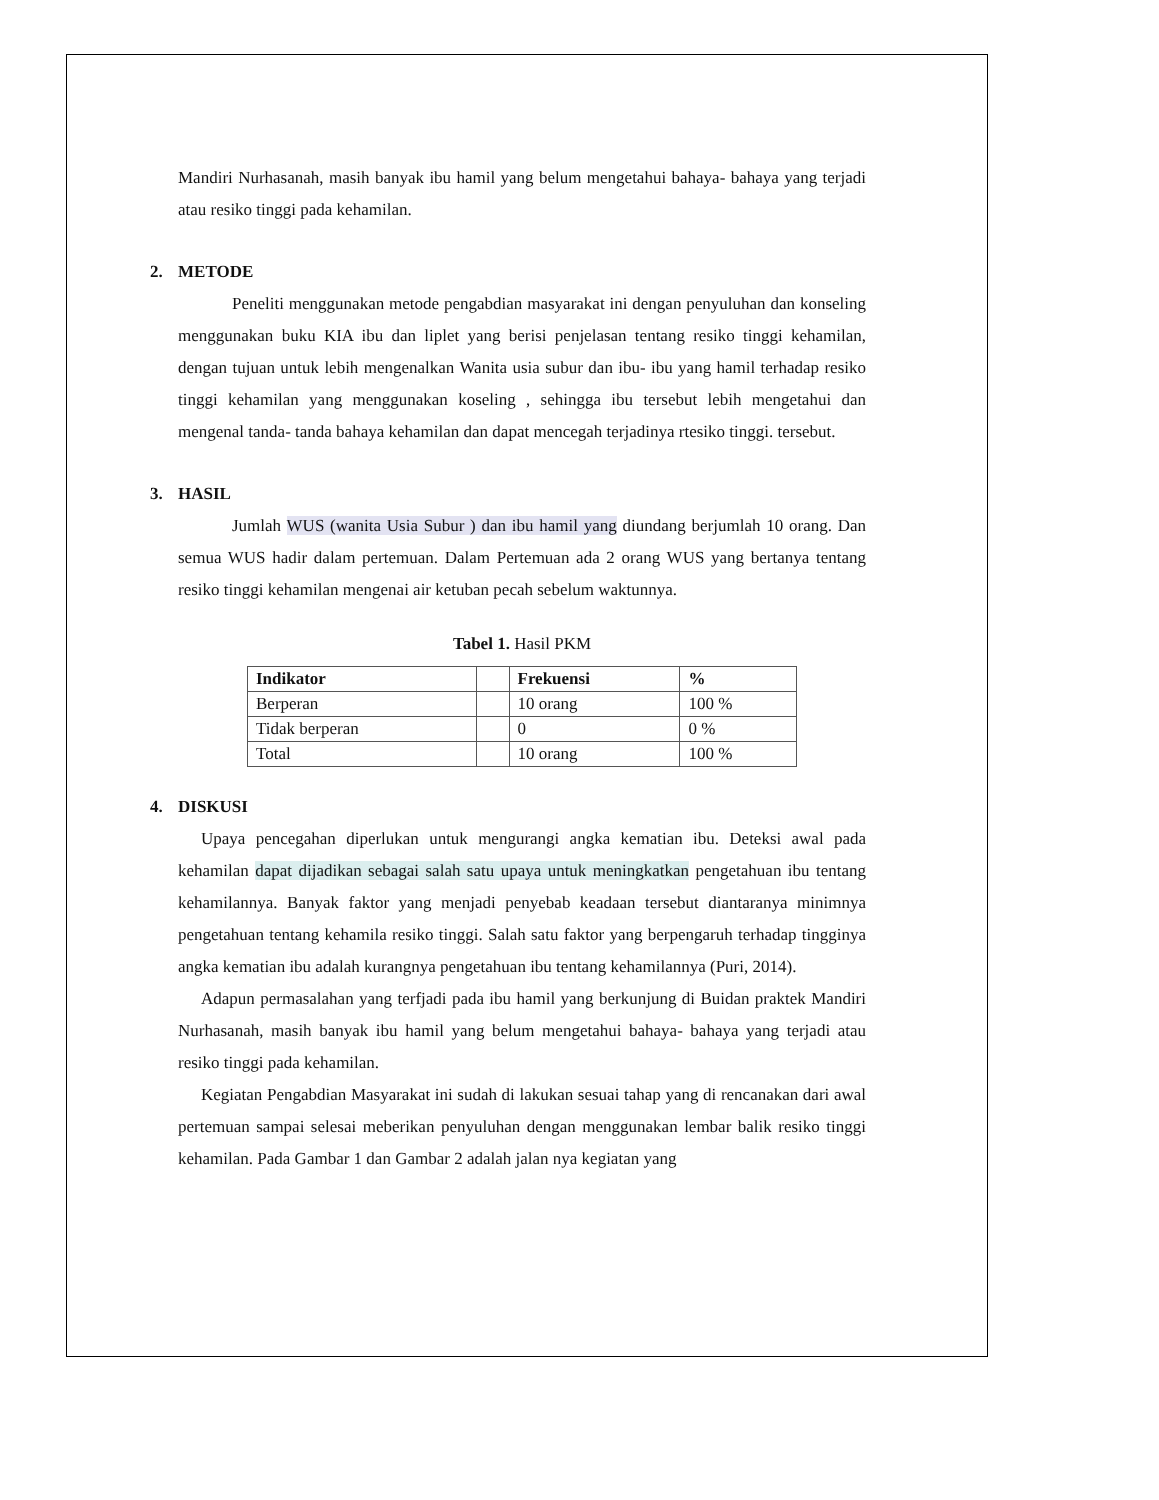Mandiri Nurhasanah, masih banyak ibu hamil yang belum mengetahui bahaya- bahaya yang terjadi atau resiko tinggi pada kehamilan.
2. METODE
Peneliti menggunakan metode pengabdian masyarakat ini dengan penyuluhan dan konseling menggunakan buku KIA ibu dan liplet yang berisi penjelasan tentang resiko tinggi kehamilan, dengan tujuan untuk lebih mengenalkan Wanita usia subur dan ibu- ibu yang hamil terhadap resiko tinggi kehamilan yang menggunakan koseling , sehingga ibu tersebut lebih mengetahui dan mengenal tanda- tanda bahaya kehamilan dan dapat mencegah terjadinya rtesiko tinggi. tersebut.
3. HASIL
Jumlah WUS (wanita Usia Subur ) dan ibu hamil yang diundang berjumlah 10 orang. Dan semua WUS hadir dalam pertemuan. Dalam Pertemuan ada 2 orang WUS yang bertanya tentang resiko tinggi kehamilan mengenai air ketuban pecah sebelum waktunnya.
Tabel 1. Hasil PKM
| Indikator | | Frekuensi | % |
| --- | --- | --- | --- |
| Berperan | | 10 orang | 100 % |
| Tidak berperan | | 0 | 0 % |
| Total | | 10 orang | 100 % |
4. DISKUSI
Upaya pencegahan diperlukan untuk mengurangi angka kematian ibu. Deteksi awal pada kehamilan dapat dijadikan sebagai salah satu upaya untuk meningkatkan pengetahuan ibu tentang kehamilannya. Banyak faktor yang menjadi penyebab keadaan tersebut diantaranya minimnya pengetahuan tentang kehamila resiko tinggi. Salah satu faktor yang berpengaruh terhadap tingginya angka kematian ibu adalah kurangnya pengetahuan ibu tentang kehamilannya (Puri, 2014).
Adapun permasalahan yang terfjadi pada ibu hamil yang berkunjung di Buidan praktek Mandiri Nurhasanah, masih banyak ibu hamil yang belum mengetahui bahaya- bahaya yang terjadi atau resiko tinggi pada kehamilan.
Kegiatan Pengabdian Masyarakat ini sudah di lakukan sesuai tahap yang di rencanakan dari awal pertemuan sampai selesai meberikan penyuluhan dengan menggunakan lembar balik resiko tinggi kehamilan. Pada Gambar 1 dan Gambar 2 adalah jalan nya kegiatan yang